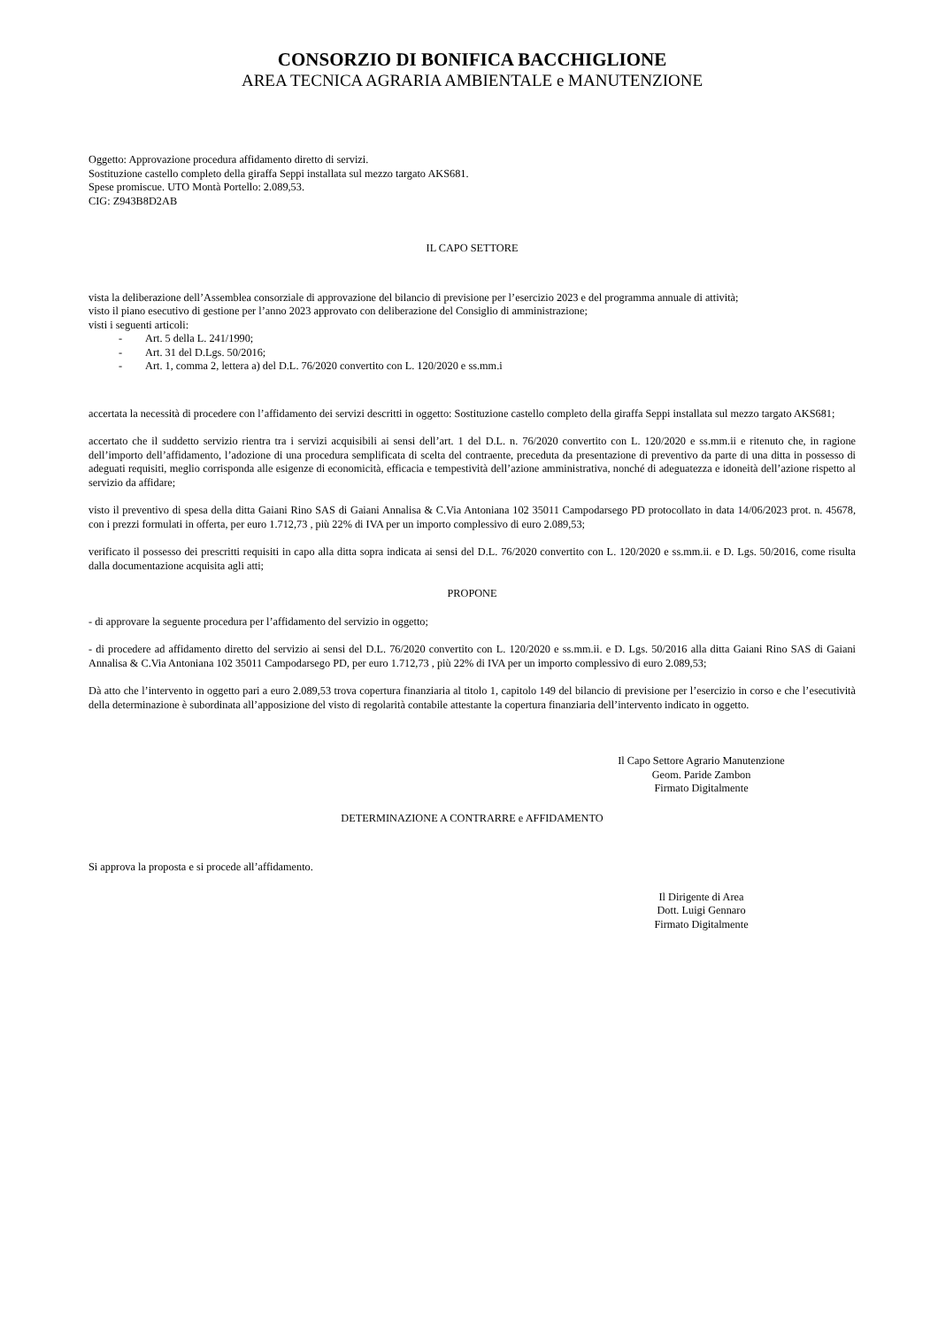CONSORZIO DI BONIFICA BACCHIGLIONE
AREA TECNICA AGRARIA AMBIENTALE e MANUTENZIONE
Oggetto: Approvazione procedura affidamento diretto di servizi.
Sostituzione castello completo della giraffa Seppi installata sul mezzo targato AKS681.
Spese promiscue. UTO Montà Portello: 2.089,53.
CIG: Z943B8D2AB
IL CAPO SETTORE
vista la deliberazione dell’Assemblea consorziale di approvazione del bilancio di previsione per l’esercizio 2023 e del programma annuale di attività;
visto il piano esecutivo di gestione per l’anno 2023 approvato con deliberazione del Consiglio di amministrazione;
visti i seguenti articoli:
- Art. 5 della L. 241/1990;
- Art. 31 del D.Lgs. 50/2016;
- Art. 1, comma 2, lettera a) del D.L. 76/2020 convertito con L. 120/2020 e ss.mm.i
accertata la necessità di procedere con l’affidamento dei servizi descritti in oggetto: Sostituzione castello completo della giraffa Seppi installata sul mezzo targato AKS681;
accertato che il suddetto servizio rientra tra i servizi acquisibili ai sensi dell’art. 1 del D.L. n. 76/2020 convertito con L. 120/2020 e ss.mm.ii e ritenuto che, in ragione dell’importo dell’affidamento, l’adozione di una procedura semplificata di scelta del contraente, preceduta da presentazione di preventivo da parte di una ditta in possesso di adeguati requisiti, meglio corrisponda alle esigenze di economicità, efficacia e tempestività dell’azione amministrativa, nonché di adeguatezza e idoneità dell’azione rispetto al servizio da affidare;
visto il preventivo di spesa della ditta Gaiani Rino SAS di Gaiani Annalisa & C.Via Antoniana 102 35011 Campodarsego PD protocollato in data 14/06/2023 prot. n. 45678, con i prezzi formulati in offerta, per euro 1.712,73 , più 22% di IVA per un importo complessivo di euro 2.089,53;
verificato il possesso dei prescritti requisiti in capo alla ditta sopra indicata ai sensi del D.L. 76/2020 convertito con L. 120/2020 e ss.mm.ii. e D. Lgs. 50/2016, come risulta dalla documentazione acquisita agli atti;
PROPONE
- di approvare la seguente procedura per l’affidamento del servizio in oggetto;
- di procedere ad affidamento diretto del servizio ai sensi del D.L. 76/2020 convertito con L. 120/2020 e ss.mm.ii. e D. Lgs. 50/2016 alla ditta Gaiani Rino SAS di Gaiani Annalisa & C.Via Antoniana 102 35011 Campodarsego PD, per euro 1.712,73 , più 22% di IVA per un importo complessivo di euro 2.089,53;
Dà atto che l’intervento in oggetto pari a euro 2.089,53 trova copertura finanziaria al titolo 1, capitolo 149 del bilancio di previsione per l’esercizio in corso e che l’esecutività della determinazione è subordinata all’apposizione del visto di regolarità contabile attestante la copertura finanziaria dell’intervento indicato in oggetto.
Il Capo Settore Agrario Manutenzione
Geom. Paride Zambon
Firmato Digitalmente
DETERMINAZIONE A CONTRARRE e AFFIDAMENTO
Si approva la proposta e si procede all’affidamento.
Il Dirigente di Area
Dott. Luigi Gennaro
Firmato Digitalmente